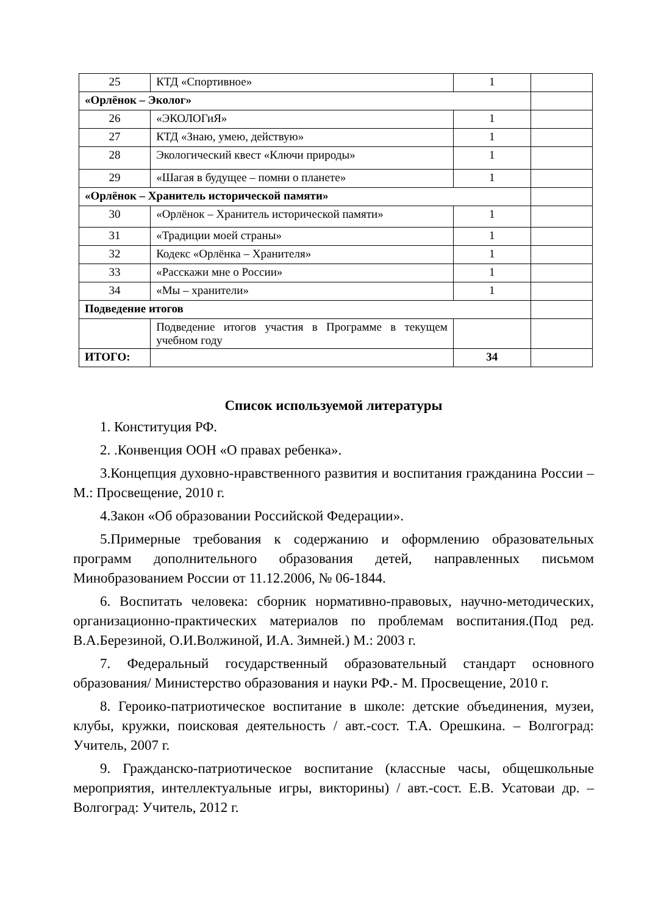| 25 | КТД «Спортивное» | 1 | |
| «Орлёнок – Эколог» | | | |
| 26 | «ЭКОЛОГиЯ» | 1 | |
| 27 | КТД «Знаю, умею, действую» | 1 | |
| 28 | Экологический квест «Ключи природы» | 1 | |
| 29 | «Шагая в будущее – помни о планете» | 1 | |
| «Орлёнок – Хранитель исторической памяти» | | | |
| 30 | «Орлёнок – Хранитель исторической памяти» | 1 | |
| 31 | «Традиции моей страны» | 1 | |
| 32 | Кодекс «Орлёнка – Хранителя» | 1 | |
| 33 | «Расскажи мне о России» | 1 | |
| 34 | «Мы – хранители» | 1 | |
| Подведение итогов | | | |
| | Подведение итогов участия в Программе в текущем учебном году | | |
| ИТОГО: | | 34 | |
Список используемой литературы
1. Конституция РФ.
2. .Конвенция ООН «О правах ребенка».
3.Концепция духовно-нравственного развития и воспитания гражданина России – М.: Просвещение, 2010 г.
4.Закон «Об образовании Российской Федерации».
5.Примерные требования к содержанию и оформлению образовательных программ дополнительного образования детей, направленных письмом Минобразованием России от 11.12.2006, № 06-1844.
6. Воспитать человека: сборник нормативно-правовых, научно-методических, организационно-практических материалов по проблемам воспитания.(Под ред. В.А.Березиной, О.И.Волжиной, И.А. Зимней.) М.: 2003 г.
7. Федеральный государственный образовательный стандарт основного образования/ Министерство образования и науки РФ.- М. Просвещение, 2010 г.
8. Героико-патриотическое воспитание в школе: детские объединения, музеи, клубы, кружки, поисковая деятельность / авт.-сост. Т.А. Орешкина. – Волгоград: Учитель, 2007 г.
9. Гражданско-патриотическое воспитание (классные часы, общешкольные мероприятия, интеллектуальные игры, викторины) / авт.-сост. Е.В. Усатоваи др. – Волгоград: Учитель, 2012 г.